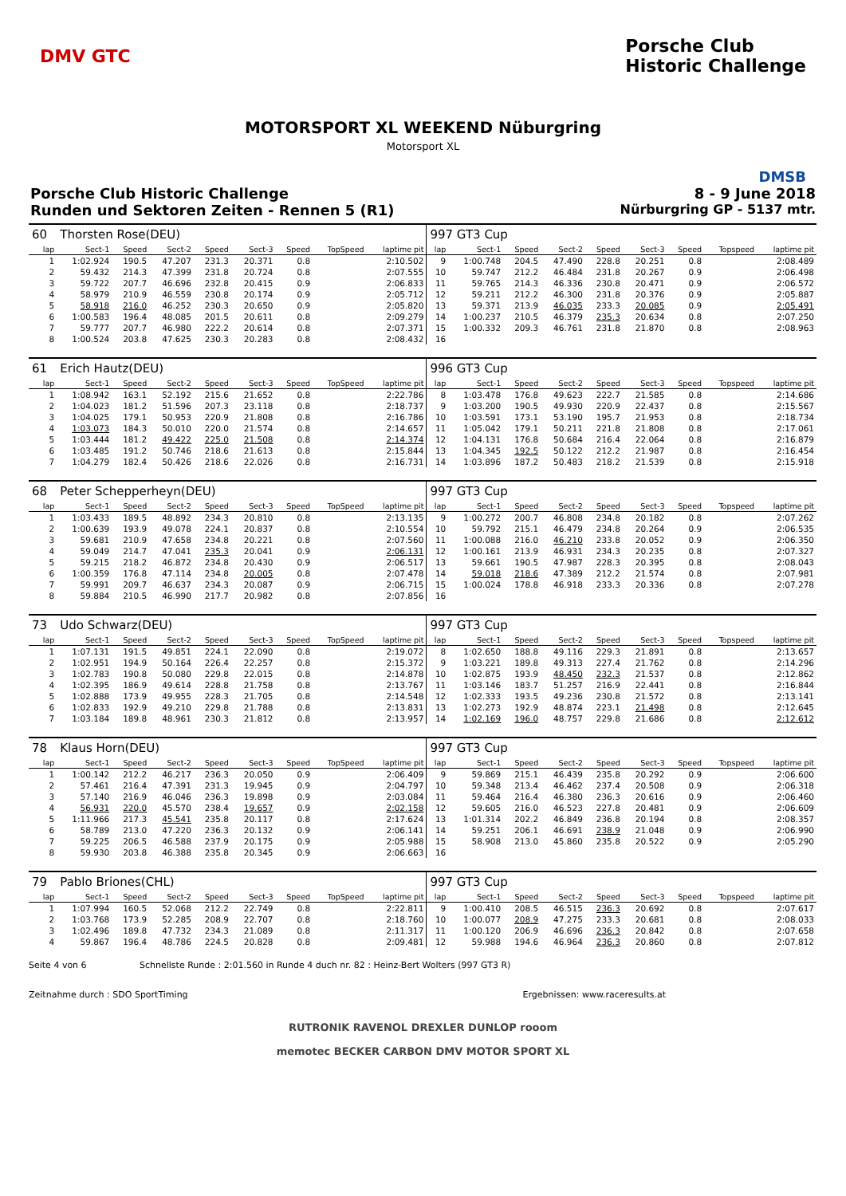DMV GTC
Porsche Club
Historic Challenge
MOTORSPORT XL WEEKEND Nüburgring
Motorsport XL
DMSB
Porsche Club Historic Challenge 8 - 9 June 2018
Runden und Sektoren Zeiten - Rennen 5 (R1) Nürburgring GP - 5137 mtr.
| 60 | Thorsten Rose(DEU) | | | | | | | | 997 GT3 Cup | | | | | | | | |
| lap | Sect-1 | Speed | Sect-2 | Speed | Sect-3 | Speed | TopSpeed | laptime pit | lap | Sect-1 | Speed | Sect-2 | Speed | Sect-3 | Speed | Topspeed | laptime pit |
| 1 | 1:02.924 | 190.5 | 47.207 | 231.3 | 20.371 | 0.8 | | 2:10.502 | 9 | 1:00.748 | 204.5 | 47.490 | 228.8 | 20.251 | 0.8 | | 2:08.489 |
| 2 | 59.432 | 214.3 | 47.399 | 231.8 | 20.724 | 0.8 | | 2:07.555 | 10 | 59.747 | 212.2 | 46.484 | 231.8 | 20.267 | 0.9 | | 2:06.498 |
| 3 | 59.722 | 207.7 | 46.696 | 232.8 | 20.415 | 0.9 | | 2:06.833 | 11 | 59.765 | 214.3 | 46.336 | 230.8 | 20.471 | 0.9 | | 2:06.572 |
| 4 | 58.979 | 210.9 | 46.559 | 230.8 | 20.174 | 0.9 | | 2:05.712 | 12 | 59.211 | 212.2 | 46.300 | 231.8 | 20.376 | 0.9 | | 2:05.887 |
| 5 | 58.918 | 216.0 | 46.252 | 230.3 | 20.650 | 0.9 | | 2:05.820 | 13 | 59.371 | 213.9 | 46.035 | 233.3 | 20.085 | 0.9 | | 2:05.491 |
| 6 | 1:00.583 | 196.4 | 48.085 | 201.5 | 20.611 | 0.8 | | 2:09.279 | 14 | 1:00.237 | 210.5 | 46.379 | 235.3 | 20.634 | 0.8 | | 2:07.250 |
| 7 | 59.777 | 207.7 | 46.980 | 222.2 | 20.614 | 0.8 | | 2:07.371 | 15 | 1:00.332 | 209.3 | 46.761 | 231.8 | 21.870 | 0.8 | | 2:08.963 |
| 8 | 1:00.524 | 203.8 | 47.625 | 230.3 | 20.283 | 0.8 | | 2:08.432 | 16 | | | | | | | | |
| 61 | Erich Hautz(DEU) | | | | | | | | 996 GT3 Cup | | | | | | | | |
| lap | Sect-1 | Speed | Sect-2 | Speed | Sect-3 | Speed | TopSpeed | laptime pit | lap | Sect-1 | Speed | Sect-2 | Speed | Sect-3 | Speed | Topspeed | laptime pit |
| 1 | 1:08.942 | 163.1 | 52.192 | 215.6 | 21.652 | 0.8 | | 2:22.786 | 8 | 1:03.478 | 176.8 | 49.623 | 222.7 | 21.585 | 0.8 | | 2:14.686 |
| 2 | 1:04.023 | 181.2 | 51.596 | 207.3 | 23.118 | 0.8 | | 2:18.737 | 9 | 1:03.200 | 190.5 | 49.930 | 220.9 | 22.437 | 0.8 | | 2:15.567 |
| 3 | 1:04.025 | 179.1 | 50.953 | 220.9 | 21.808 | 0.8 | | 2:16.786 | 10 | 1:03.591 | 173.1 | 53.190 | 195.7 | 21.953 | 0.8 | | 2:18.734 |
| 4 | 1:03.073 | 184.3 | 50.010 | 220.0 | 21.574 | 0.8 | | 2:14.657 | 11 | 1:05.042 | 179.1 | 50.211 | 221.8 | 21.808 | 0.8 | | 2:17.061 |
| 5 | 1:03.444 | 181.2 | 49.422 | 225.0 | 21.508 | 0.8 | | 2:14.374 | 12 | 1:04.131 | 176.8 | 50.684 | 216.4 | 22.064 | 0.8 | | 2:16.879 |
| 6 | 1:03.485 | 191.2 | 50.746 | 218.6 | 21.613 | 0.8 | | 2:15.844 | 13 | 1:04.345 | 192.5 | 50.122 | 212.2 | 21.987 | 0.8 | | 2:16.454 |
| 7 | 1:04.279 | 182.4 | 50.426 | 218.6 | 22.026 | 0.8 | | 2:16.731 | 14 | 1:03.896 | 187.2 | 50.483 | 218.2 | 21.539 | 0.8 | | 2:15.918 |
| 68 | Peter Schepperheyn(DEU) | | | | | | | | 997 GT3 Cup | | | | | | | | |
| lap | Sect-1 | Speed | Sect-2 | Speed | Sect-3 | Speed | TopSpeed | laptime pit | lap | Sect-1 | Speed | Sect-2 | Speed | Sect-3 | Speed | Topspeed | laptime pit |
| 1 | 1:03.433 | 189.5 | 48.892 | 234.3 | 20.810 | 0.8 | | 2:13.135 | 9 | 1:00.272 | 200.7 | 46.808 | 234.8 | 20.182 | 0.8 | | 2:07.262 |
| 2 | 1:00.639 | 193.9 | 49.078 | 224.1 | 20.837 | 0.8 | | 2:10.554 | 10 | 59.792 | 215.1 | 46.479 | 234.8 | 20.264 | 0.9 | | 2:06.535 |
| 3 | 59.681 | 210.9 | 47.658 | 234.8 | 20.221 | 0.8 | | 2:07.560 | 11 | 1:00.088 | 216.0 | 46.210 | 233.8 | 20.052 | 0.9 | | 2:06.350 |
| 4 | 59.049 | 214.7 | 47.041 | 235.3 | 20.041 | 0.9 | | 2:06.131 | 12 | 1:00.161 | 213.9 | 46.931 | 234.3 | 20.235 | 0.8 | | 2:07.327 |
| 5 | 59.215 | 218.2 | 46.872 | 234.8 | 20.430 | 0.9 | | 2:06.517 | 13 | 59.661 | 190.5 | 47.987 | 228.3 | 20.395 | 0.8 | | 2:08.043 |
| 6 | 1:00.359 | 176.8 | 47.114 | 234.8 | 20.005 | 0.8 | | 2:07.478 | 14 | 59.018 | 218.6 | 47.389 | 212.2 | 21.574 | 0.8 | | 2:07.981 |
| 7 | 59.991 | 209.7 | 46.637 | 234.3 | 20.087 | 0.9 | | 2:06.715 | 15 | 1:00.024 | 178.8 | 46.918 | 233.3 | 20.336 | 0.8 | | 2:07.278 |
| 8 | 59.884 | 210.5 | 46.990 | 217.7 | 20.982 | 0.8 | | 2:07.856 | 16 | | | | | | | | |
| 73 | Udo Schwarz(DEU) | | | | | | | | 997 GT3 Cup | | | | | | | | |
| lap | Sect-1 | Speed | Sect-2 | Speed | Sect-3 | Speed | TopSpeed | laptime pit | lap | Sect-1 | Speed | Sect-2 | Speed | Sect-3 | Speed | Topspeed | laptime pit |
| 1 | 1:07.131 | 191.5 | 49.851 | 224.1 | 22.090 | 0.8 | | 2:19.072 | 8 | 1:02.650 | 188.8 | 49.116 | 229.3 | 21.891 | 0.8 | | 2:13.657 |
| 2 | 1:02.951 | 194.9 | 50.164 | 226.4 | 22.257 | 0.8 | | 2:15.372 | 9 | 1:03.221 | 189.8 | 49.313 | 227.4 | 21.762 | 0.8 | | 2:14.296 |
| 3 | 1:02.783 | 190.8 | 50.080 | 229.8 | 22.015 | 0.8 | | 2:14.878 | 10 | 1:02.875 | 193.9 | 48.450 | 232.3 | 21.537 | 0.8 | | 2:12.862 |
| 4 | 1:02.395 | 186.9 | 49.614 | 228.8 | 21.758 | 0.8 | | 2:13.767 | 11 | 1:03.146 | 183.7 | 51.257 | 216.9 | 22.441 | 0.8 | | 2:16.844 |
| 5 | 1:02.888 | 173.9 | 49.955 | 228.3 | 21.705 | 0.8 | | 2:14.548 | 12 | 1:02.333 | 193.5 | 49.236 | 230.8 | 21.572 | 0.8 | | 2:13.141 |
| 6 | 1:02.833 | 192.9 | 49.210 | 229.8 | 21.788 | 0.8 | | 2:13.831 | 13 | 1:02.273 | 192.9 | 48.874 | 223.1 | 21.498 | 0.8 | | 2:12.645 |
| 7 | 1:03.184 | 189.8 | 48.961 | 230.3 | 21.812 | 0.8 | | 2:13.957 | 14 | 1:02.169 | 196.0 | 48.757 | 229.8 | 21.686 | 0.8 | | 2:12.612 |
| 78 | Klaus Horn(DEU) | | | | | | | | 997 GT3 Cup | | | | | | | | |
| lap | Sect-1 | Speed | Sect-2 | Speed | Sect-3 | Speed | TopSpeed | laptime pit | lap | Sect-1 | Speed | Sect-2 | Speed | Sect-3 | Speed | Topspeed | laptime pit |
| 1 | 1:00.142 | 212.2 | 46.217 | 236.3 | 20.050 | 0.9 | | 2:06.409 | 9 | 59.869 | 215.1 | 46.439 | 235.8 | 20.292 | 0.9 | | 2:06.600 |
| 2 | 57.461 | 216.4 | 47.391 | 231.3 | 19.945 | 0.9 | | 2:04.797 | 10 | 59.348 | 213.4 | 46.462 | 237.4 | 20.508 | 0.9 | | 2:06.318 |
| 3 | 57.140 | 216.9 | 46.046 | 236.3 | 19.898 | 0.9 | | 2:03.084 | 11 | 59.464 | 216.4 | 46.380 | 236.3 | 20.616 | 0.9 | | 2:06.460 |
| 4 | 56.931 | 220.0 | 45.570 | 238.4 | 19.657 | 0.9 | | 2:02.158 | 12 | 59.605 | 216.0 | 46.523 | 227.8 | 20.481 | 0.9 | | 2:06.609 |
| 5 | 1:11.966 | 217.3 | 45.541 | 235.8 | 20.117 | 0.8 | | 2:17.624 | 13 | 1:01.314 | 202.2 | 46.849 | 236.8 | 20.194 | 0.8 | | 2:08.357 |
| 6 | 58.789 | 213.0 | 47.220 | 236.3 | 20.132 | 0.9 | | 2:06.141 | 14 | 59.251 | 206.1 | 46.691 | 238.9 | 21.048 | 0.9 | | 2:06.990 |
| 7 | 59.225 | 206.5 | 46.588 | 237.9 | 20.175 | 0.9 | | 2:05.988 | 15 | 58.908 | 213.0 | 45.860 | 235.8 | 20.522 | 0.9 | | 2:05.290 |
| 8 | 59.930 | 203.8 | 46.388 | 235.8 | 20.345 | 0.9 | | 2:06.663 | 16 | | | | | | | | |
| 79 | Pablo Briones(CHL) | | | | | | | | 997 GT3 Cup | | | | | | | | |
| lap | Sect-1 | Speed | Sect-2 | Speed | Sect-3 | Speed | TopSpeed | laptime pit | lap | Sect-1 | Speed | Sect-2 | Speed | Sect-3 | Speed | Topspeed | laptime pit |
| 1 | 1:07.994 | 160.5 | 52.068 | 212.2 | 22.749 | 0.8 | | 2:22.811 | 9 | 1:00.410 | 208.5 | 46.515 | 236.3 | 20.692 | 0.8 | | 2:07.617 |
| 2 | 1:03.768 | 173.9 | 52.285 | 208.9 | 22.707 | 0.8 | | 2:18.760 | 10 | 1:00.077 | 208.9 | 47.275 | 233.3 | 20.681 | 0.8 | | 2:08.033 |
| 3 | 1:02.496 | 189.8 | 47.732 | 234.3 | 21.089 | 0.8 | | 2:11.317 | 11 | 1:00.120 | 206.9 | 46.696 | 236.3 | 20.842 | 0.8 | | 2:07.658 |
| 4 | 59.867 | 196.4 | 48.786 | 224.5 | 20.828 | 0.8 | | 2:09.481 | 12 | 59.988 | 194.6 | 46.964 | 236.3 | 20.860 | 0.8 | | 2:07.812 |
Seite 4 von 6 Schnellste Runde : 2:01.560 in Runde 4 duch nr. 82 : Heinz-Bert Wolters (997 GT3 R)
Zeitnahme durch : SDO SportTiming Ergebnissen: www.raceresults.at
RUTRONIK RAVENOL DREXLER DUNLOP rooom
memotec BECKER CARBON DMV MOTOR SPORT XL